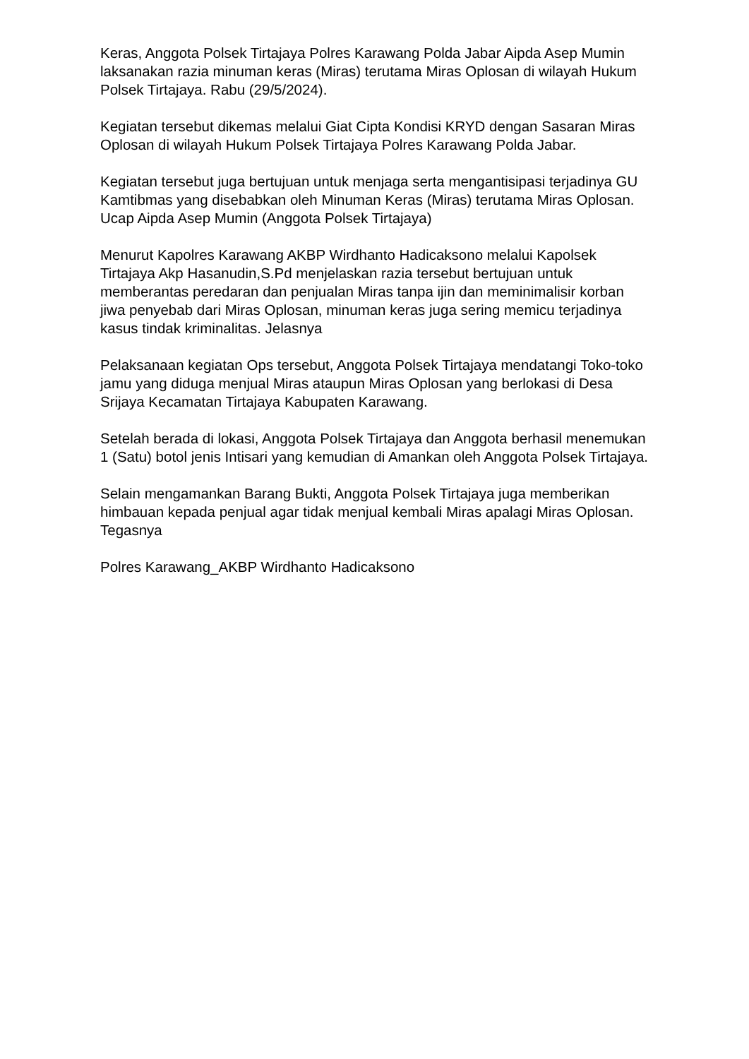Keras, Anggota Polsek Tirtajaya Polres Karawang Polda Jabar Aipda Asep Mumin laksanakan razia minuman keras (Miras) terutama Miras Oplosan di wilayah Hukum Polsek Tirtajaya. Rabu (29/5/2024).
Kegiatan tersebut dikemas melalui Giat Cipta Kondisi KRYD dengan Sasaran Miras Oplosan di wilayah Hukum Polsek Tirtajaya Polres Karawang Polda Jabar.
Kegiatan tersebut juga bertujuan untuk menjaga serta mengantisipasi terjadinya GU Kamtibmas yang disebabkan oleh Minuman Keras (Miras) terutama Miras Oplosan. Ucap Aipda Asep Mumin (Anggota Polsek Tirtajaya)
Menurut Kapolres Karawang AKBP Wirdhanto Hadicaksono melalui Kapolsek Tirtajaya Akp Hasanudin,S.Pd menjelaskan razia tersebut bertujuan untuk memberantas peredaran dan penjualan Miras tanpa ijin dan meminimalisir korban jiwa penyebab dari Miras Oplosan, minuman keras juga sering memicu terjadinya kasus tindak kriminalitas. Jelasnya
Pelaksanaan kegiatan Ops tersebut, Anggota Polsek Tirtajaya mendatangi Toko-toko jamu yang diduga menjual Miras ataupun Miras Oplosan yang berlokasi di Desa Srijaya Kecamatan Tirtajaya Kabupaten Karawang.
Setelah berada di lokasi, Anggota Polsek Tirtajaya dan Anggota berhasil menemukan 1 (Satu) botol jenis Intisari yang kemudian di Amankan oleh Anggota Polsek Tirtajaya.
Selain mengamankan Barang Bukti, Anggota Polsek Tirtajaya juga memberikan himbauan kepada penjual agar tidak menjual kembali Miras apalagi Miras Oplosan. Tegasnya
Polres Karawang_AKBP Wirdhanto Hadicaksono